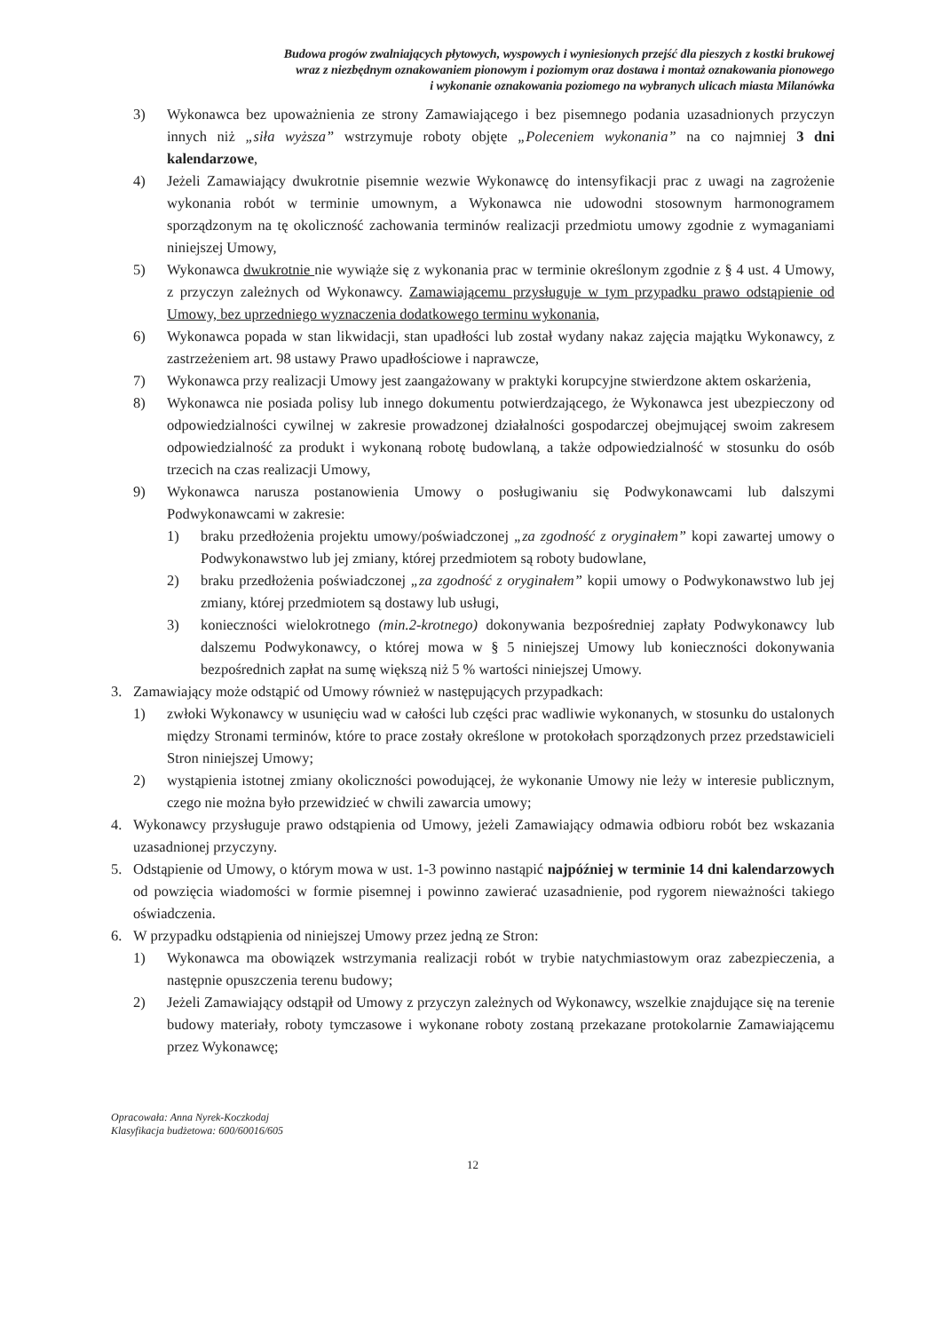Budowa progów zwalniających płytowych, wyspowych i wyniesionych przejść dla pieszych z kostki brukowej
wraz z niezbędnym oznakowaniem pionowym i poziomym oraz dostawa i montaż oznakowania pionowego
i wykonanie oznakowania poziomego na wybranych ulicach miasta Milanówka
3) Wykonawca bez upoważnienia ze strony Zamawiającego i bez pisemnego podania uzasadnionych przyczyn innych niż „siła wyższa” wstrzymuje roboty objęte „Poleceniem wykonania” na co najmniej 3 dni kalendarzowe,
4) Jeżeli Zamawiający dwukrotnie pisemnie wezwie Wykonawcę do intensyfikacji prac z uwagi na zagrożenie wykonania robót w terminie umownym, a Wykonawca nie udowodni stosownym harmonogramem sporządzonym na tę okoliczność zachowania terminów realizacji przedmiotu umowy zgodnie z wymaganiami niniejszej Umowy,
5) Wykonawca dwukrotnie nie wywiąże się z wykonania prac w terminie określonym zgodnie z § 4 ust. 4 Umowy, z przyczyn zależnych od Wykonawcy. Zamawiającemu przysługuje w tym przypadku prawo odstąpienie od Umowy, bez uprzedniego wyznaczenia dodatkowego terminu wykonania,
6) Wykonawca popada w stan likwidacji, stan upadłości lub został wydany nakaz zajęcia majątku Wykonawcy, z zastrzeżeniem art. 98 ustawy Prawo upadłościowe i naprawcze,
7) Wykonawca przy realizacji Umowy jest zaangażowany w praktyki korupcyjne stwierdzone aktem oskarżenia,
8) Wykonawca nie posiada polisy lub innego dokumentu potwierdzającego, że Wykonawca jest ubezpieczony od odpowiedzialności cywilnej w zakresie prowadzonej działalności gospodarczej obejmującej swoim zakresem odpowiedzialność za produkt i wykonaną robotę budowlaną, a także odpowiedzialność w stosunku do osób trzecich na czas realizacji Umowy,
9) Wykonawca narusza postanowienia Umowy o posługiwaniu się Podwykonawcami lub dalszymi Podwykonawcami w zakresie:
1) braku przedłożenia projektu umowy/poświadczonej „za zgodność z oryginałem” kopi zawartej umowy o Podwykonawstwo lub jej zmiany, której przedmiotem są roboty budowlane,
2) braku przedłożenia poświadczonej „za zgodność z oryginałem” kopii umowy o Podwykonawstwo lub jej zmiany, której przedmiotem są dostawy lub usługi,
3) konieczności wielokrotnego (min.2-krotnego) dokonywania bezpośredniej zapłaty Podwykonawcy lub dalszemu Podwykonawcy, o której mowa w § 5 niniejszej Umowy lub konieczności dokonywania bezpośrednich zapłat na sumę większą niż 5 % wartości niniejszej Umowy.
3. Zamawiający może odstąpić od Umowy również w następujących przypadkach:
1) zwłoki Wykonawcy w usunięciu wad w całości lub części prac wadliwie wykonanych, w stosunku do ustalonych między Stronami terminów, które to prace zostały określone w protokołach sporządzonych przez przedstawicieli Stron niniejszej Umowy;
2) wystąpienia istotnej zmiany okoliczności powodującej, że wykonanie Umowy nie leży w interesie publicznym, czego nie można było przewidzieć w chwili zawarcia umowy;
4. Wykonawcy przysługuje prawo odstąpienia od Umowy, jeżeli Zamawiający odmawia odbioru robót bez wskazania uzasadnionej przyczyny.
5. Odstąpienie od Umowy, o którym mowa w ust. 1-3 powinno nastąpić najpóźniej w terminie 14 dni kalendarzowych od powzięcia wiadomości w formie pisemnej i powinno zawierać uzasadnienie, pod rygorem nieważności takiego oświadczenia.
6. W przypadku odstąpienia od niniejszej Umowy przez jedną ze Stron:
1) Wykonawca ma obowiązek wstrzymania realizacji robót w trybie natychmiastowym oraz zabezpieczenia, a następnie opuszczenia terenu budowy;
2) Jeżeli Zamawiający odstąpił od Umowy z przyczyn zależnych od Wykonawcy, wszelkie znajdujące się na terenie budowy materiały, roboty tymczasowe i wykonane roboty zostaną przekazane protokolarnie Zamawiającemu przez Wykonawcę;
Opracowała: Anna Nyrek-Koczkodaj
Klasyfikacja budżetowa: 600/60016/605
12